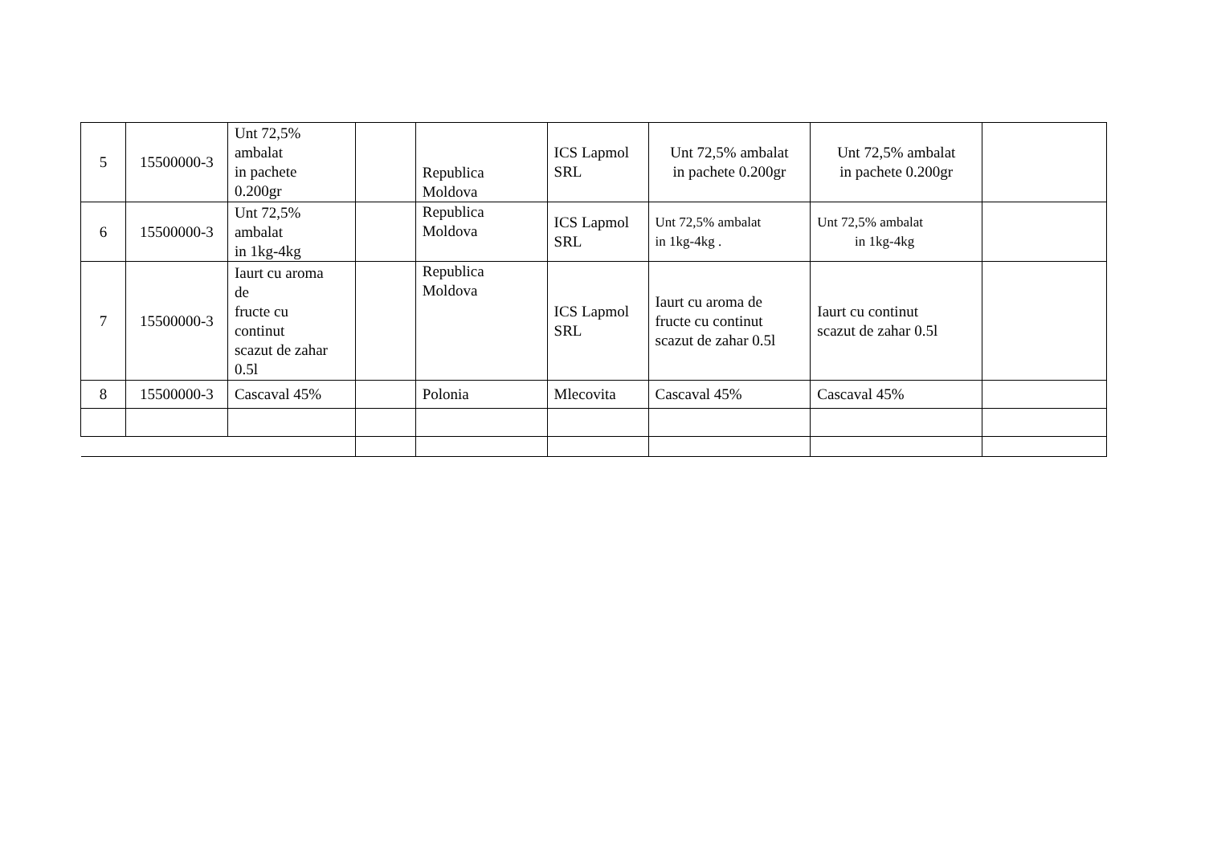| 5 | 15500000-3 | Unt 72,5% ambalat in pachete 0.200gr | | Republica Moldova | ICS Lapmol SRL | Unt 72,5% ambalat in pachete 0.200gr | Unt 72,5% ambalat in pachete 0.200gr | |
| 6 | 15500000-3 | Unt 72,5% ambalat in 1kg-4kg | | Republica Moldova | ICS Lapmol SRL | Unt 72,5% ambalat in 1kg-4kg . | Unt 72,5% ambalat in 1kg-4kg | |
| 7 | 15500000-3 | Iaurt cu aroma de fructe cu continut scazut de zahar 0.5l | | Republica Moldova | ICS Lapmol SRL | Iaurt cu aroma de fructe cu continut scazut de zahar 0.5l | Iaurt cu continut scazut de zahar 0.5l | |
| 8 | 15500000-3 | Cascaval 45% | | Polonia | Mlecovita | Cascaval 45% | Cascaval 45% | |